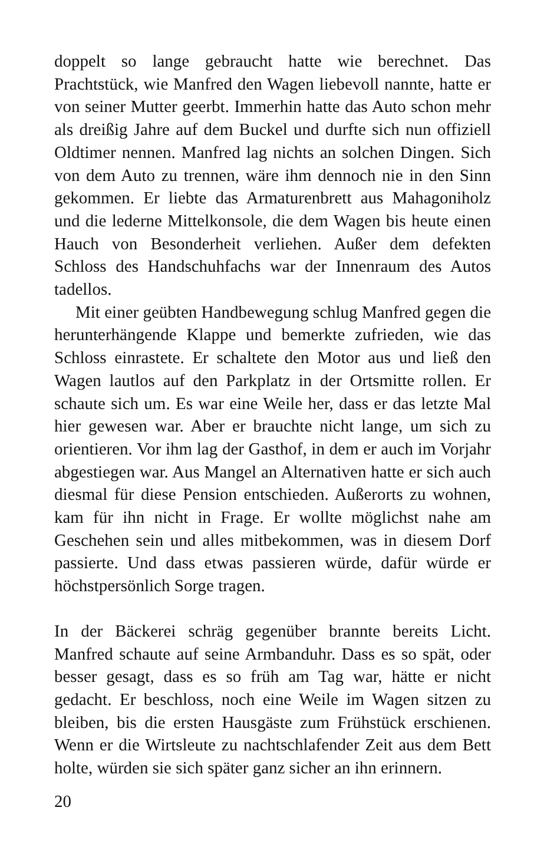doppelt so lange gebraucht hatte wie berechnet. Das Prachtstück, wie Manfred den Wagen liebevoll nannte, hatte er von seiner Mutter geerbt. Immerhin hatte das Auto schon mehr als dreißig Jahre auf dem Buckel und durfte sich nun offiziell Oldtimer nennen. Manfred lag nichts an solchen Dingen. Sich von dem Auto zu trennen, wäre ihm dennoch nie in den Sinn gekommen. Er liebte das Armaturenbrett aus Mahagoniholz und die lederne Mittelkonsole, die dem Wagen bis heute einen Hauch von Besonderheit verliehen. Außer dem defekten Schloss des Handschuhfachs war der Innenraum des Autos tadellos.
Mit einer geübten Handbewegung schlug Manfred gegen die herunterhängende Klappe und bemerkte zufrieden, wie das Schloss einrastete. Er schaltete den Motor aus und ließ den Wagen lautlos auf den Parkplatz in der Ortsmitte rollen. Er schaute sich um. Es war eine Weile her, dass er das letzte Mal hier gewesen war. Aber er brauchte nicht lange, um sich zu orientieren. Vor ihm lag der Gasthof, in dem er auch im Vorjahr abgestiegen war. Aus Mangel an Alternativen hatte er sich auch diesmal für diese Pension entschieden. Außerorts zu wohnen, kam für ihn nicht in Frage. Er wollte möglichst nahe am Geschehen sein und alles mitbekommen, was in diesem Dorf passierte. Und dass etwas passieren würde, dafür würde er höchstpersönlich Sorge tragen.
In der Bäckerei schräg gegenüber brannte bereits Licht. Manfred schaute auf seine Armbanduhr. Dass es so spät, oder besser gesagt, dass es so früh am Tag war, hätte er nicht gedacht. Er beschloss, noch eine Weile im Wagen sitzen zu bleiben, bis die ersten Hausgäste zum Frühstück erschienen. Wenn er die Wirtsleute zu nachtschlafender Zeit aus dem Bett holte, würden sie sich später ganz sicher an ihn erinnern.
20